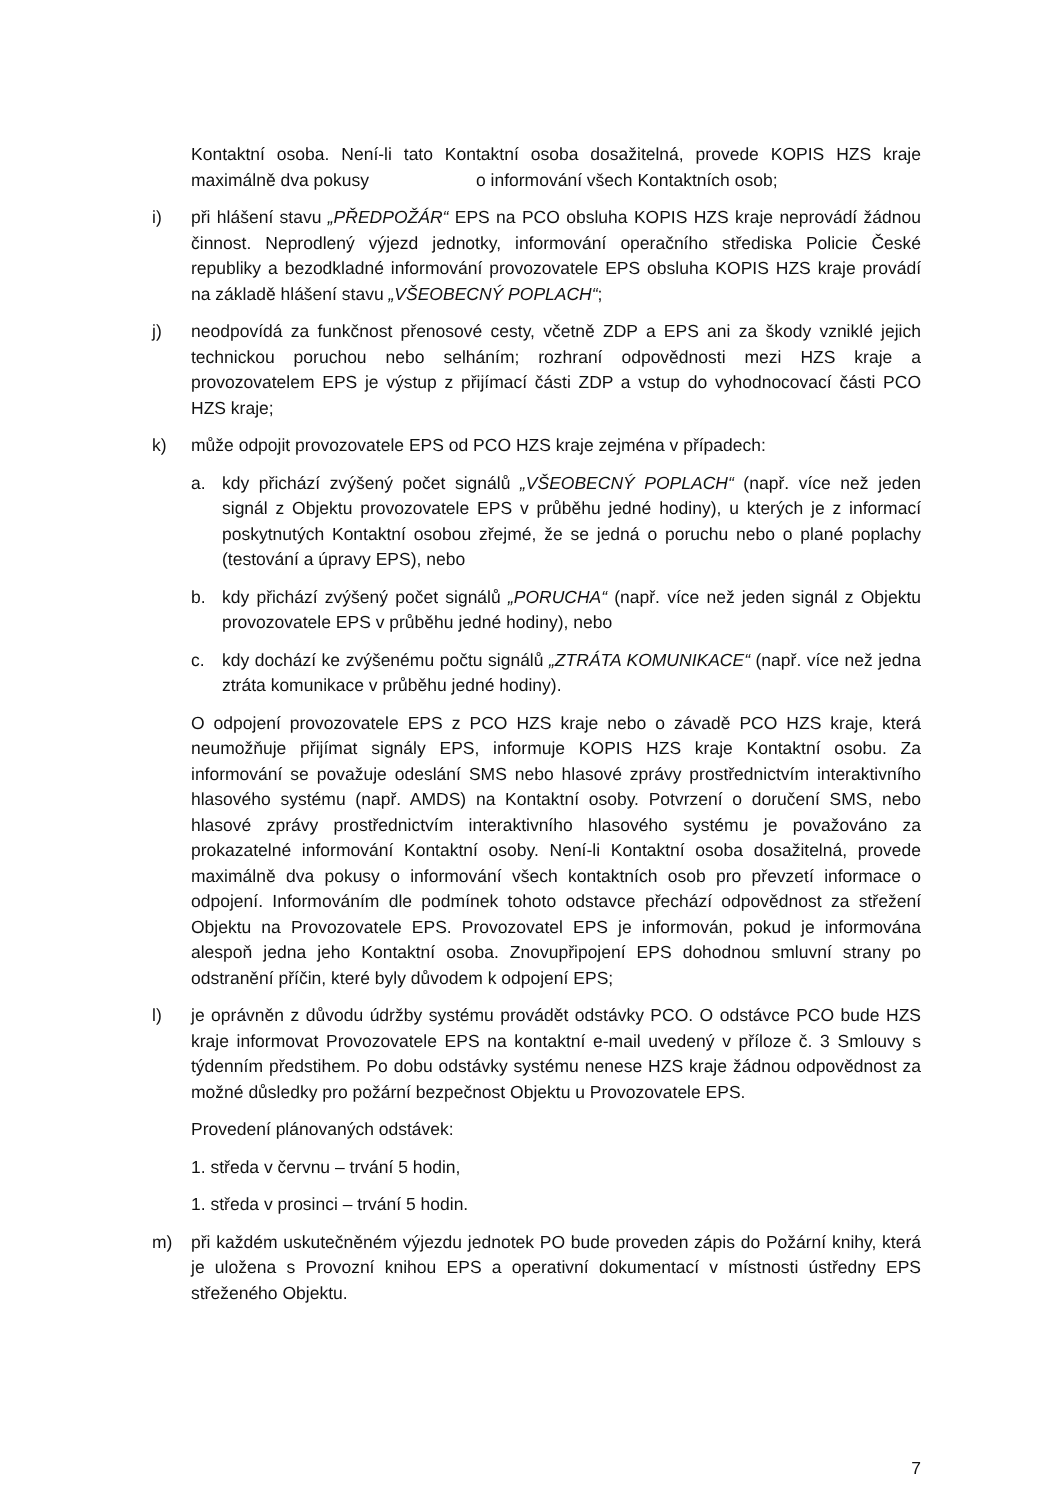Kontaktní osoba. Není-li tato Kontaktní osoba dosažitelná, provede KOPIS HZS kraje maximálně dva pokusy o informování všech Kontaktních osob;
i) při hlášení stavu „PŘEDPOŽÁR“ EPS na PCO obsluha KOPIS HZS kraje neprovádí žádnou činnost. Neprodlený výjezd jednotky, informování operačního střediska Policie České republiky a bezodkladné informování provozovatele EPS obsluha KOPIS HZS kraje provádí na základě hlášení stavu „VŠEOBECNÝ POPLACH“;
j) neodpovídá za funkčnost přenosové cesty, včetně ZDP a EPS ani za škody vzniklé jejich technickou poruchou nebo selháním; rozhraní odpovědnosti mezi HZS kraje a provozovatelem EPS je výstup z přijímací části ZDP a vstup do vyhodnocovací části PCO HZS kraje;
k) může odpojit provozovatele EPS od PCO HZS kraje zejména v případech:
a. kdy přichází zvýšený počet signálů „VŠEOBECNÝ POPLACH“ (např. více než jeden signál z Objektu provozovatele EPS v průběhu jedné hodiny), u kterých je z informací poskytnutých Kontaktní osobou zřejmé, že se jedná o poruchu nebo o plané poplachy (testování a úpravy EPS), nebo
b. kdy přichází zvýšený počet signálů „PORUCHA“ (např. více než jeden signál z Objektu provozovatele EPS v průběhu jedné hodiny), nebo
c. kdy dochází ke zvýšenému počtu signálů „ZTRÁTA KOMUNIKACE“ (např. více než jedna ztráta komunikace v průběhu jedné hodiny).
O odpojení provozovatele EPS z PCO HZS kraje nebo o závadě PCO HZS kraje, která neumožňuje přijímat signály EPS, informuje KOPIS HZS kraje Kontaktní osobu. Za informování se považuje odeslání SMS nebo hlasové zprávy prostřednictvím interaktivního hlasového systému (např. AMDS) na Kontaktní osoby. Potvrzení o doručení SMS, nebo hlasové zprávy prostřednictvím interaktivního hlasového systému je považováno za prokazatelné informování Kontaktní osoby. Není-li Kontaktní osoba dosažitelná, provede maximálně dva pokusy o informování všech kontaktních osob pro převzetí informace o odpojení. Informováním dle podmínek tohoto odstavce přechází odpovědnost za střežení Objektu na Provozovatele EPS. Provozovatel EPS je informován, pokud je informována alespoň jedna jeho Kontaktní osoba. Znovupřipojení EPS dohodnou smluvní strany po odstranění příčin, které byly důvodem k odpojení EPS;
l) je oprávněn z důvodu údržby systému provádět odstávky PCO. O odstávce PCO bude HZS kraje informovat Provozovatele EPS na kontaktní e-mail uvedený v příloze č. 3 Smlouvy s týdenním předstihem. Po dobu odstávky systému nenese HZS kraje žádnou odpovědnost za možné důsledky pro požární bezpečnost Objektu u Provozovatele EPS.
Provedení plánovaných odstávek:
1. středa v červnu – trvání 5 hodin,
1. středa v prosinci – trvání 5 hodin.
m) při každém uskutečněném výjezdu jednotek PO bude proveden zápis do Požární knihy, která je uložena s Provozní knihou EPS a operativní dokumentací v místnosti ústředny EPS střeženého Objektu.
7